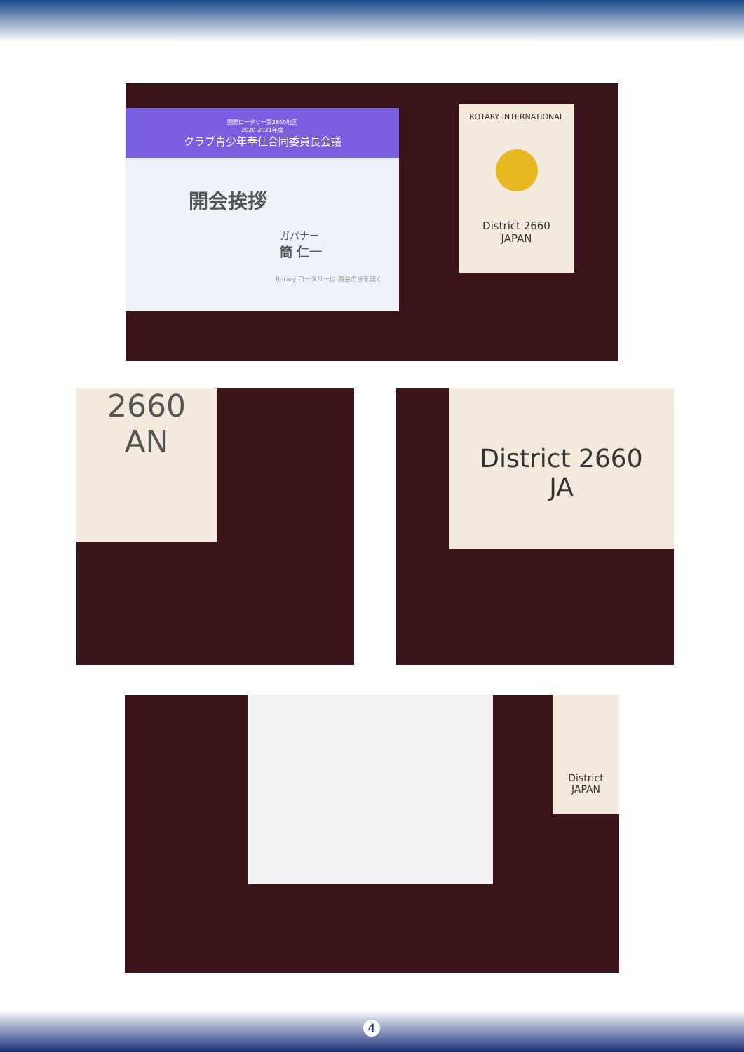国際ロータリー第2660地区
2020-2021年度
クラブ青少年奉仕合同委員長会議
開会挨拶
ガバナー
簡 仁一
Rotary ロータリーは 機会の扉を開く
ROTARY INTERNATIONAL
District 2660
JAPAN
2660
AN
District 2660
JA
District
JAPAN
4